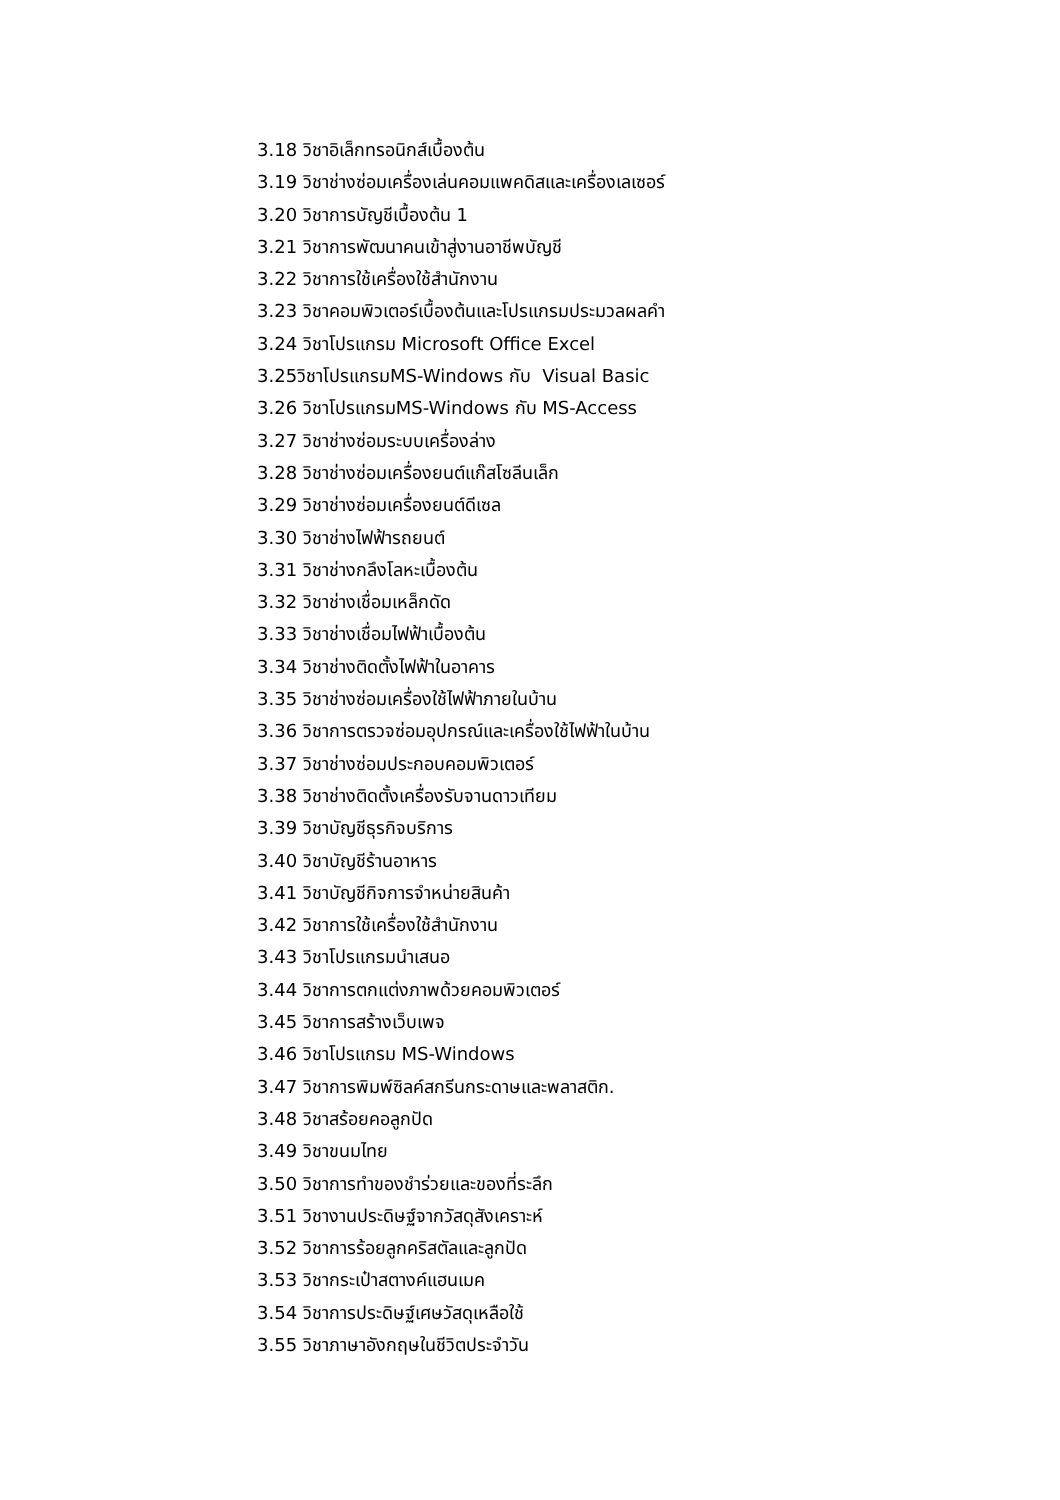3.18 วิชาอิเล็กทรอนิกส์เบื้องต้น
3.19 วิชาช่างซ่อมเครื่องเล่นคอมแพคดิสและเครื่องเลเซอร์
3.20 วิชาการบัญชีเบื้องต้น 1
3.21 วิชาการพัฒนาคนเข้าสู่งานอาชีพบัญชี
3.22 วิชาการใช้เครื่องใช้สำนักงาน
3.23 วิชาคอมพิวเตอร์เบื้องต้นและโปรแกรมประมวลผลคำ
3.24 วิชาโปรแกรม Microsoft Office Excel
3.25วิชาโปรแกรมMS-Windows กับ Visual Basic
3.26 วิชาโปรแกรมMS-Windows กับ MS-Access
3.27 วิชาช่างซ่อมระบบเครื่องล่าง
3.28 วิชาช่างซ่อมเครื่องยนต์แก๊สโซลีนเล็ก
3.29 วิชาช่างซ่อมเครื่องยนต์ดีเซล
3.30 วิชาช่างไฟฟ้ารถยนต์
3.31 วิชาช่างกลึงโลหะเบื้องต้น
3.32 วิชาช่างเชื่อมเหล็กดัด
3.33 วิชาช่างเชื่อมไฟฟ้าเบื้องต้น
3.34 วิชาช่างติดตั้งไฟฟ้าในอาคาร
3.35 วิชาช่างซ่อมเครื่องใช้ไฟฟ้าภายในบ้าน
3.36 วิชาการตรวจซ่อมอุปกรณ์และเครื่องใช้ไฟฟ้าในบ้าน
3.37 วิชาช่างซ่อมประกอบคอมพิวเตอร์
3.38 วิชาช่างติดตั้งเครื่องรับจานดาวเทียม
3.39 วิชาบัญชีธุรกิจบริการ
3.40 วิชาบัญชีร้านอาหาร
3.41 วิชาบัญชีกิจการจำหน่ายสินค้า
3.42 วิชาการใช้เครื่องใช้สำนักงาน
3.43 วิชาโปรแกรมนำเสนอ
3.44 วิชาการตกแต่งภาพด้วยคอมพิวเตอร์
3.45 วิชาการสร้างเว็บเพจ
3.46 วิชาโปรแกรม MS-Windows
3.47 วิชาการพิมพ์ซิลค์สกรีนกระดาษและพลาสติก.
3.48 วิชาสร้อยคอลูกปัด
3.49 วิชาขนมไทย
3.50 วิชาการทำของชำร่วยและของที่ระลึก
3.51 วิชางานประดิษฐ์จากวัสดุสังเคราะห์
3.52 วิชาการร้อยลูกคริสตัลและลูกปัด
3.53 วิชากระเป๋าสตางค์แฮนเมค
3.54 วิชาการประดิษฐ์เศษวัสดุเหลือใช้
3.55 วิชาภาษาอังกฤษในชีวิตประจำวัน